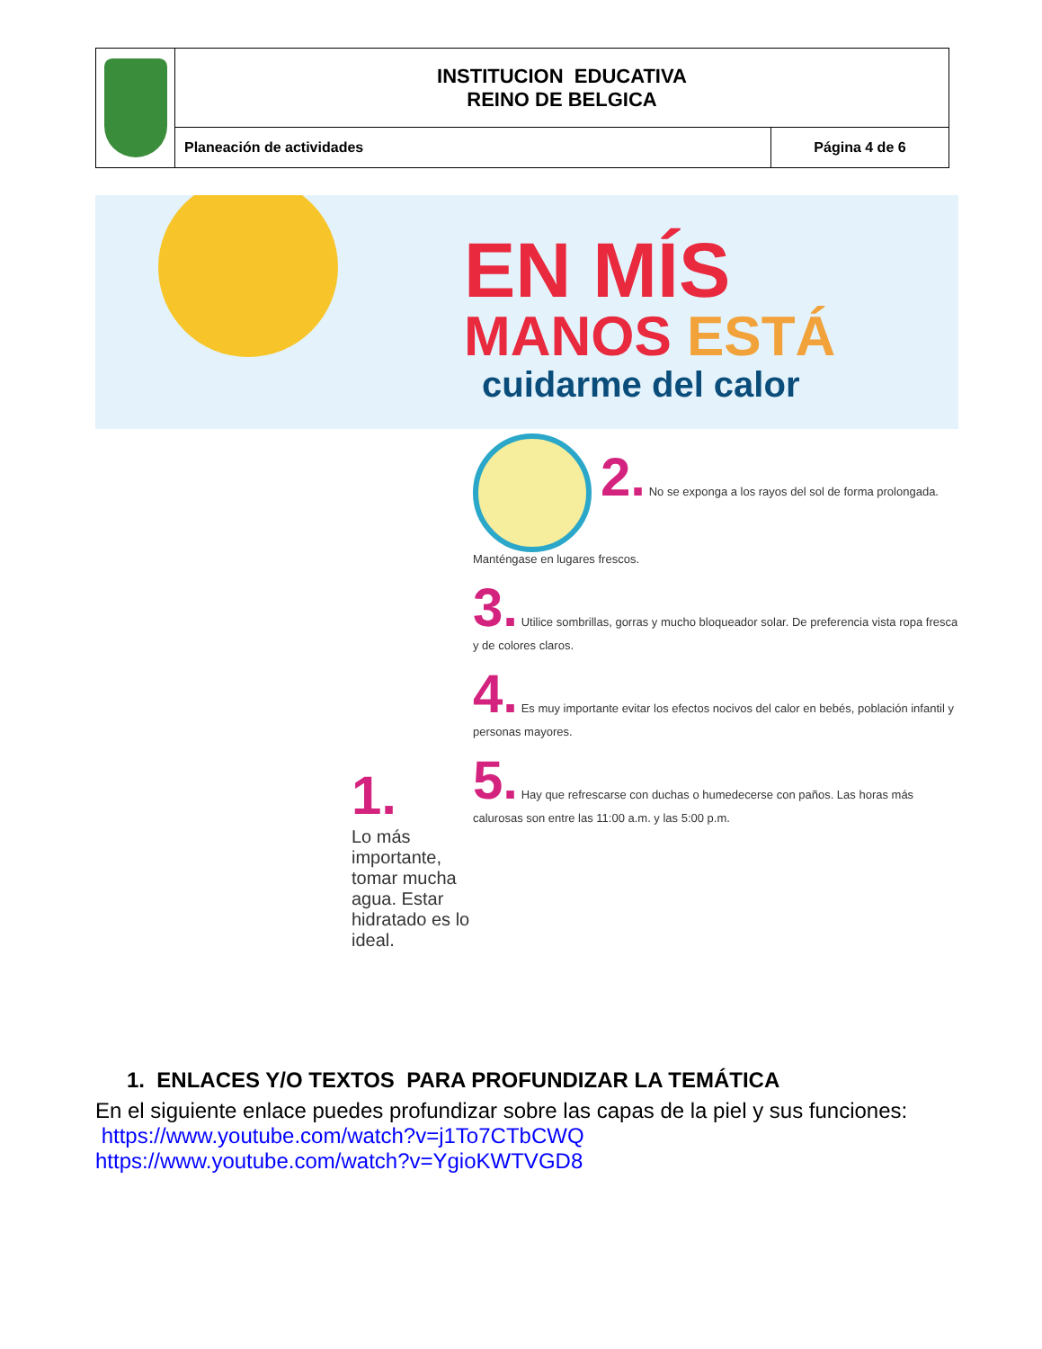| | INSTITUCION EDUCATIVA REINO DE BELGICA | |
| | Planeación de actividades | Página 4 de 6 |
EN MÍS
MANOS ESTÁ
cuidarme del calor
1.
Lo más importante, tomar mucha agua. Estar hidratado es lo ideal.
2. No se exponga a los rayos del sol de forma prolongada. Manténgase en lugares frescos.
3. Utilice sombrillas, gorras y mucho bloqueador solar. De preferencia vista ropa fresca y de colores claros.
4. Es muy importante evitar los efectos nocivos del calor en bebés, población infantil y personas mayores.
5. Hay que refrescarse con duchas o humedecerse con paños. Las horas más calurosas son entre las 11:00 a.m. y las 5:00 p.m.
1. ENLACES Y/O TEXTOS PARA PROFUNDIZAR LA TEMÁTICA
En el siguiente enlace puedes profundizar sobre las capas de la piel y sus funciones:
https://www.youtube.com/watch?v=j1To7CTbCWQ
https://www.youtube.com/watch?v=YgioKWTVGD8